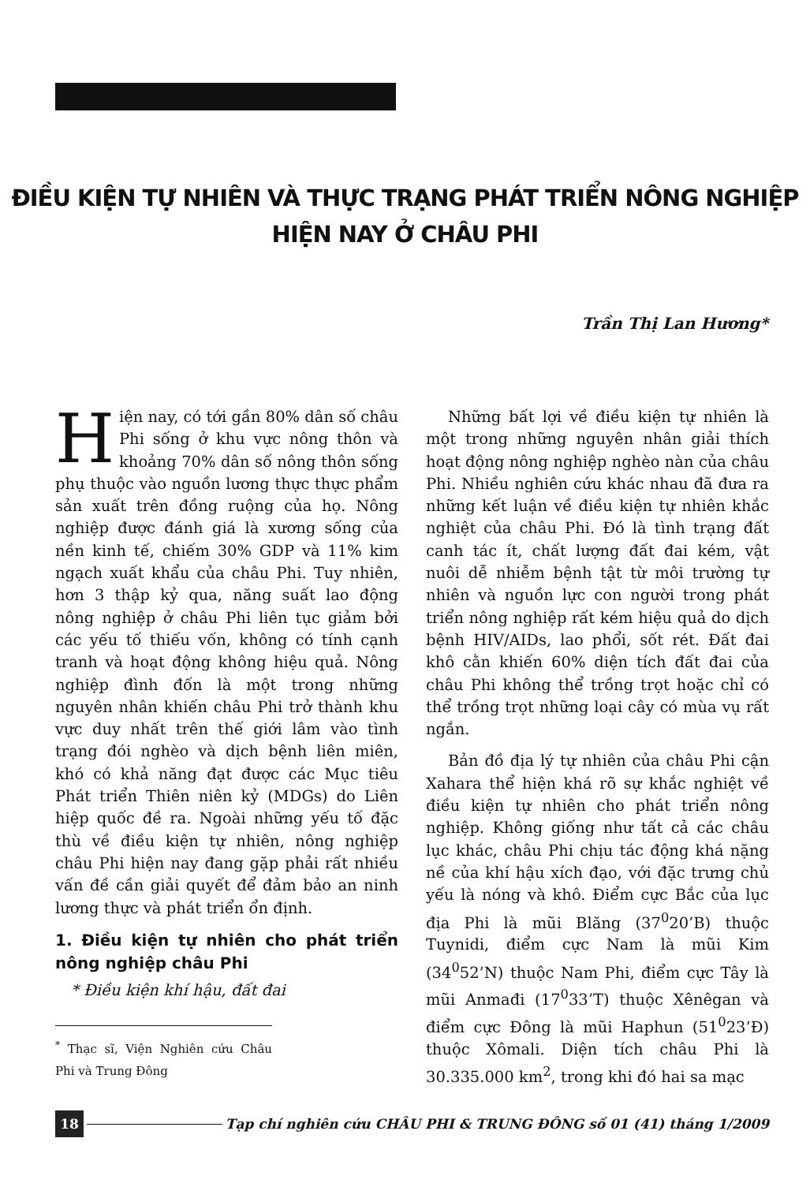ĐIỀU KIỆN TỰ NHIÊN VÀ THỰC TRẠNG PHÁT TRIỂN NÔNG NGHIỆP
HIỆN NAY Ở CHÂU PHI
Trần Thị Lan Hương*
Hiện nay, có tới gần 80% dân số châu Phi sống ở khu vực nông thôn và khoảng 70% dân số nông thôn sống phụ thuộc vào nguồn lương thực thực phẩm sản xuất trên đồng ruộng của họ. Nông nghiệp được đánh giá là xương sống của nền kinh tế, chiếm 30% GDP và 11% kim ngạch xuất khẩu của châu Phi. Tuy nhiên, hơn 3 thập kỷ qua, năng suất lao động nông nghiệp ở châu Phi liên tục giảm bởi các yếu tố thiếu vốn, không có tính cạnh tranh và hoạt động không hiệu quả. Nông nghiệp đình đốn là một trong những nguyên nhân khiến châu Phi trở thành khu vực duy nhất trên thế giới lâm vào tình trạng đói nghèo và dịch bệnh liên miên, khó có khả năng đạt được các Mục tiêu Phát triển Thiên niên kỷ (MDGs) do Liên hiệp quốc đề ra. Ngoài những yếu tố đặc thù về điều kiện tự nhiên, nông nghiệp châu Phi hiện nay đang gặp phải rất nhiều vấn đề cần giải quyết để đảm bảo an ninh lương thực và phát triển ổn định.
1. Điều kiện tự nhiên cho phát triển nông nghiệp châu Phi
* Điều kiện khí hậu, đất đai
<sup>*</sup> Thạc sĩ, Viện Nghiên cứu Châu Phi và Trung Đông
Những bất lợi về điều kiện tự nhiên là một trong những nguyên nhân giải thích hoạt động nông nghiệp nghèo nàn của châu Phi. Nhiều nghiên cứu khác nhau đã đưa ra những kết luận về điều kiện tự nhiên khắc nghiệt của châu Phi. Đó là tình trạng đất canh tác ít, chất lượng đất đai kém, vật nuôi dễ nhiễm bệnh tật từ môi trường tự nhiên và nguồn lực con người trong phát triển nông nghiệp rất kém hiệu quả do dịch bệnh HIV/AIDs, lao phổi, sốt rét. Đất đai khô cằn khiến 60% diện tích đất đai của châu Phi không thể trồng trọt hoặc chỉ có thể trồng trọt những loại cây có mùa vụ rất ngắn.
Bản đồ địa lý tự nhiên của châu Phi cận Xahara thể hiện khá rõ sự khắc nghiệt về điều kiện tự nhiên cho phát triển nông nghiệp. Không giống như tất cả các châu lục khác, châu Phi chịu tác động khá nặng nề của khí hậu xích đạo, với đặc trưng chủ yếu là nóng và khô. Điểm cực Bắc của lục địa Phi là mũi Blăng (37<sup>0</sup>20’B) thuộc Tuynidi, điểm cực Nam là mũi Kim (34<sup>0</sup>52’N) thuộc Nam Phi, điểm cực Tây là mũi Anmađi (17<sup>0</sup>33’T) thuộc Xênêgan và điểm cực Đông là mũi Haphun (51<sup>0</sup>23’Đ) thuộc Xômali. Diện tích châu Phi là 30.335.000 km<sup>2</sup>, trong khi đó hai sa mạc
18 Tạp chí nghiên cứu CHÂU PHI & TRUNG ĐÔNG số 01 (41) tháng 1/2009